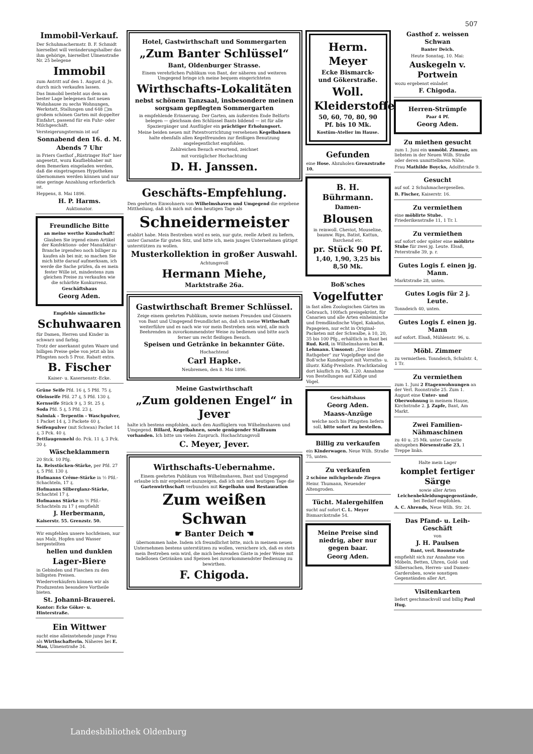507
Immobil-Verkauf.
Der Schuhmachermstr. B. F. Schmidt hierselbst will veränderungshalber das ihm gehörige, hierselbst Ulmenstraße Nr. 25 belegene
Immobil
zum Antritt auf den 1. August d. Js. durch mich verkaufen lassen.
Das Immobil besteht aus dem an bester Lage belegenen fast neuen Wohnhause zu sechs Wohnungen, Werkstatt, Stallungen und 648 □m großem schönen Garten mit doppelter Einfahrt, passend für ein Fuhr- oder Milchgeschäft.
Versteigerungstermin ist auf
Sonnabend den 16. d. M.
Abends 7 Uhr
in Friers Gasthof „Rüstringer Hof“ hier angesetzt, wozu Kaufliebhaber mit dem Bemerken eingeladen werden, daß die eingetragenen Hypotheken übernommen werden können und nur eine geringe Anzahlung erforderlich ist.
Heppens, 8. Mai 1896.
H. P. Harms.
Auktionator.
Freundliche Bitte
an meine werthe Kundschaft!
Glauben Sie irgend einen Artikel der Konfektions- oder Manufaktur-Branche irgendwo noch billiger zu kaufen als bei mir, so machen Sie mich bitte darauf aufmerksam, ich werde die Sache prüfen, da es mein fester Wille ist, mindestens zum gleichen Preise zu verkaufen wie die schärfste Konkurrenz.
Geschäftshaus
Georg Aden.
Empfehle sämmtliche
Schuhwaaren
für Damen, Herren und Kinder in schwarz und farbig.
Trotz der anerkannt guten Waare und billigen Preise gebe von jetzt ab bis Pfingsten noch 5 Proz. Rabatt extra.
B. Fischer
Kaiser- u. Kasernenstr.-Ecke.
Grüne Seife Pfd. 16 ₰, 5 Pfd. 75 ₰.
Oleinseife Pfd. 27 ₰, 5 Pfd. 130 ₰.
Kernseife Stück 9 ₰, 3 St. 25 ₰.
Soda Pfd. 5 ₰, 5 Pfd. 23 ₰.
Salmiak - Terpentin - Waschpulver, 1 Packet 14 ₰, 3 Packete 40 ₰.
Seifenpulver (mit Schwan) Packet 14 ₰, 3 Pck. 40 ₰.
Fettlaugenmehl do. Pck. 11 ₰, 3 Pck. 30 ₰.
Wäscheklammern
20 Stck. 10 Pfg.
Ia. Reisstücken-Stärke, per Pfd. 27 ₰, 5 Pfd. 130 ₰.
Hofmanns Crême-Stärke in ½ Pfd.-Schachteln, 17 ₰.
Hofmanns Silberglanz-Stärke, Schachtel 17 ₰.
Hofmanns Stärke in ½ Pfd.-Schachteln zu 17 ₰ empfiehlt
J. Herbermann,
Kaiserstr. 55. Grenzstr. 50.
Wir empfehlen unsere hochfeinen, nur aus Malz, Hopfen und Wasser hergestellten
hellen und dunklen
Lager-Biere
in Gebinden und Flaschen zu den billigsten Preisen.
Wiederverkäufern können wir als Produzenten besondere Vortheile bieten.
St. Johanni-Brauerei.
Kontor: Ecke Göker- u. Hinterstraße.
Ein Wittwer
sucht eine alleinstehende junge Frau als Wirthschafterin. Näheres bei E. Mau, Ulmenstraße 34.
Hotel, Gastwirthschaft und Sommergarten
„Zum Banter Schlüssel“
Bant, Oldenburger Strasse.
Einem verehrlichen Publikum von Bant, der näheren und weiteren Umgegend bringe ich meine bequem eingerichteten
Wirthschafts-Lokalitäten
nebst schönem Tanzsaal, insbesondere meinen sorgsam gepflegten Sommergarten
in empfehlende Erinnerung. Der Garten, am äußersten Ende Belforts belegen — gleichsam den Schlüssel Bants bildend — ist für alle Spaziergänger und Ausflügler ein prächtiger Erholungsort.
Meine beiden neuen mit Patentvorrichtung versehenen Kegelbahnen halte ebenfalls allen Kegelfreunden zur fleißigen Benutzung angelegentlichst empfohlen.
Zahlreichen Besuch erwartend, zeichnet
mit vorzüglicher Hochachtung
D. H. Janssen.
Geschäfts-Empfehlung.
Den geehrten Einwohnern von Wilhelmshaven und Umgegend die ergebene Mittheilung, daß ich mich mit dem heutigen Tage als
Schneidermeister
etablirt habe. Mein Bestreben wird es sein, nur gute, reelle Arbeit zu liefern, unter Garantie für guten Sitz, und bitte ich, mein junges Unternehmen gütigst unterstützen zu wollen.
Musterkollektion in großer Auswahl.
Achtungsvoll
Hermann Miehe,
Marktstraße 26a.
Gastwirthschaft Bremer Schlüssel.
Zeige einem geehrten Publikum, sowie meinen Freunden und Gönnern von Bant und Umgegend freundlichst an, daß ich meine Wirthschaft weiterführe und es nach wie vor mein Bestreben sein wird, alle mich Beehrenden in zuvorkommendster Weise zu bedienen und bitte auch ferner um recht fleißigen Besuch.
Speisen und Getränke in bekannter Güte.
Hochachtend
Carl Hapke.
Neubremen, den 8. Mai 1896.
Meine Gastwirthschaft
„Zum goldenen Engel“ in Jever
halte ich bestens empfohlen, auch den Ausflüglern von Wilhelmshaven und Umgegend. Billard, Kegelbahnen, sowie genügender Stallraum vorhanden. Ich bitte um vielen Zuspruch. Hochachtungsvoll
C. Meyer, Jever.
Wirthschafts-Uebernahme.
Einem geehrten Publikum von Wilhelmshaven, Bant und Umgegend erlaube ich mir ergebenst anzuzeigen, daß ich mit dem heutigen Tage die Gartenwirthschaft verbunden mit Kegelbahn und Restauration
Zum weißen Schwan
☛ Banter Deich ☚
übernommen habe. Indem ich freundlichst bitte, mich in meinem neuen Unternehmen bestens unterstützen zu wollen, versichere ich, daß es stets mein Bestreben sein wird, die mich beehrenden Gäste in jeder Weise mit tadellosen Getränken und Speisen bei zuvorkommendster Bedienung zu bewirthen.
F. Chigoda.
Herm. Meyer
Ecke Bismarck- und Gökerstraße.
Woll. Kleiderstoffe
50, 60, 70, 80, 90 Pf. bis 10 Mk.
Kostüm-Atelier im Hause.
Gefunden
eine Hose. Abzuholen Grenzstraße 10.
B. H. Bührmann.
Damen-
Blousen
in reinwoll. Cheviot, Mouseline, baumw. Rips, Batist, Kattun, Barchend etc.
pr. Stück 90 Pf.
1,40, 1,90, 3,25 bis 8,50 Mk.
Boß'sches
Vogelfutter
in fast allen Zoologischen Gärten im Gebrauch, 100fach preisgekrönt, für Canarien und alle Arten einheimische und fremdländische Vögel, Kakadus, Papageien, nur echt in Original-Packeten mit der Schwalbe, à 10, 20, 35 bis 100 Pfg., erhältlich in Bant bei Rud. Keil, in Wilhelmshaven bei R. Lehmann. Umsonst: „Der kleine Rathgeber“ zur Vogelpflege und die Boß'sche Kundenpost mit Vorraths- u. illustr. Käfig-Preisliste. Prachtkatalog dort käuflich zu Mk. 1.20. Annahme von Bestellungen auf Käfige und Vögel.
Geschäftshaus
Georg Aden.
Maass-Anzüge
welche noch bis Pfingsten liefern soll, bitte sofort zu bestellen.
Billig zu verkaufen
ein Kinderwagen. Neue Wilh. Straße 75, unten.
Zu verkaufen
2 schöne milchgebende Ziegen
Heinr. Thumann, Neuender Altengroden.
Tücht. Malergehilfen
sucht auf sofort C. L. Meyer Bismarckstraße 54.
Meine Preise sind niedrig, aber nur gegen baar.
Georg Aden.
Gasthof z. weissen Schwan
Banter Deich.
Heute Sonntag, 10. Mai:
Auskegeln v. Portwein
wozu ergebenst einladet
F. Chigoda.
Herren-Strümpfe
Paar 4 Pf.
Georg Aden.
Zu miethen gesucht
zum 1. Juni ein unmöbl. Zimmer, am liebsten in der Neuen Wilh. Straße oder deren unmittelbaren Nähe.
Frau Mathilde Boycks, Adolfstraße 9.
Gesucht
auf sof. 2 Schuhmachergesellen.
B. Fischer, Kaiserstr. 16.
Zu vermiethen
eine möblirte Stube. Friederikenstraße 11, 1 Tr. l.
Zu vermiethen
auf sofort oder später eine möblirte Stube für zwei jg. Leute. Elsaß, Peterstraße 39, p. r.
Gutes Logis f. einen jg. Mann.
Marktstraße 28, unten.
Gutes Logis für 2 j. Leute.
Tonndeich 40, unten.
Gutes Logis f. einen jg. Mann
auf sofort. Elsaß, Mühlenstr. 96, u.
Möbl. Zimmer
zu vermiethen. Tonndeich, Schulstr. 4, 1 Tr.
Zu vermiethen
zum 1. Juni 2 Etagenwohnungen an der Verl. Roonstraße 25. Zum 1. August eine Unter- und Oberwohnung in meinem Hause, Kirchstraße 2. J. Zapfe, Bant, Am Markt.
Zwei Familien-Nähmaschinen
zu 40 u. 25 Mk. unter Garantie abzugeben Börsenstraße 23, 1 Treppe links.
Halte mein Lager
komplet fertiger Särge
sowie aller Arten Leichenbekleidungsgegenstände, bei Bedarf empfohlen.
A. C. Ahrends, Neue Wilh. Str. 24.
Das Pfand- u. Leih-Geschäft
von
J. H. Paulsen
Bant, verl. Roonstraße
empfiehlt sich zur Annahme von Möbeln, Betten, Uhren, Gold- und Silbersachen, Herren- und Damen-Garderoben, sowie sonstigen Gegenständen aller Art.
Visitenkarten
liefert geschmackvoll und billig Paul Hug.
Landesbibliothek Oldenburg